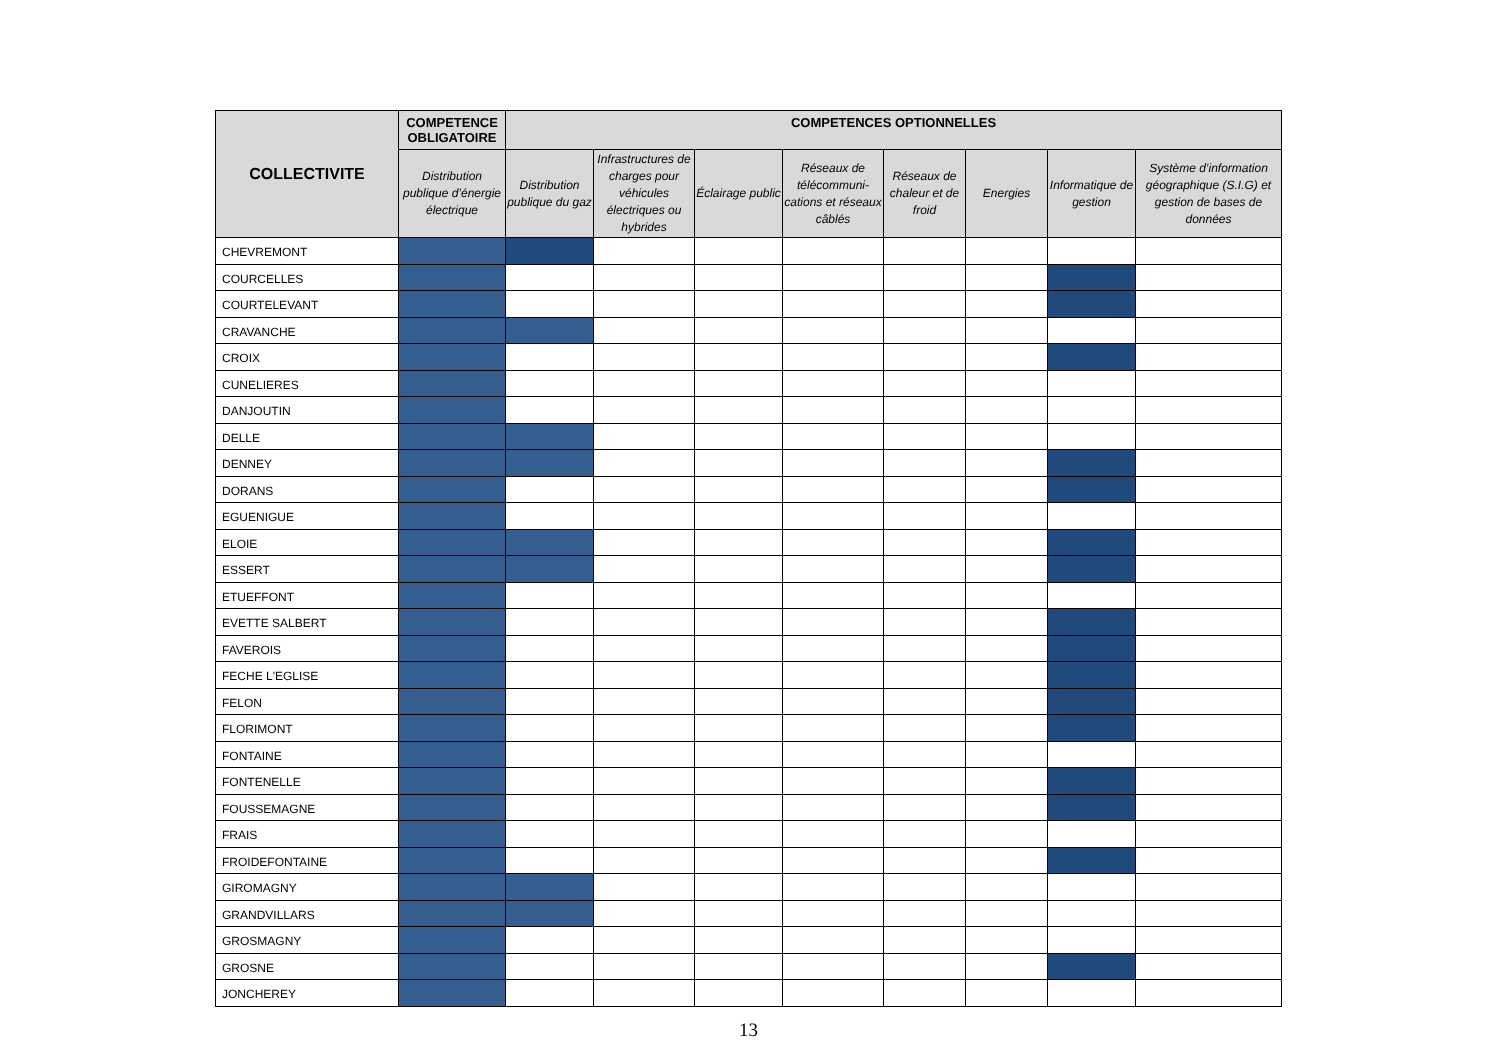| COLLECTIVITE | COMPETENCE OBLIGATOIRE | COMPETENCES OPTIONNELLES | | | | | | | |
| --- | --- | --- | --- | --- | --- | --- | --- | --- | --- |
| | Distribution publique d’énergie électrique | Distribution publique du gaz | Infrastructures de charges pour véhicules électriques ou hybrides | Éclairage public | Réseaux de télécommuni-cations et réseaux câblés | Réseaux de chaleur et de froid | Energies | Informatique de gestion | Système d’information géographique (S.I.G) et gestion de bases de données |
| CHEVREMONT | | | | | | | | | |
| COURCELLES | | | | | | | | | |
| COURTELEVANT | | | | | | | | | |
| CRAVANCHE | | | | | | | | | |
| CROIX | | | | | | | | | |
| CUNELIERES | | | | | | | | | |
| DANJOUTIN | | | | | | | | | |
| DELLE | | | | | | | | | |
| DENNEY | | | | | | | | | |
| DORANS | | | | | | | | | |
| EGUENIGUE | | | | | | | | | |
| ELOIE | | | | | | | | | |
| ESSERT | | | | | | | | | |
| ETUEFFONT | | | | | | | | | |
| EVETTE SALBERT | | | | | | | | | |
| FAVEROIS | | | | | | | | | |
| FECHE L'EGLISE | | | | | | | | | |
| FELON | | | | | | | | | |
| FLORIMONT | | | | | | | | | |
| FONTAINE | | | | | | | | | |
| FONTENELLE | | | | | | | | | |
| FOUSSEMAGNE | | | | | | | | | |
| FRAIS | | | | | | | | | |
| FROIDEFONTAINE | | | | | | | | | |
| GIROMAGNY | | | | | | | | | |
| GRANDVILLARS | | | | | | | | | |
| GROSMAGNY | | | | | | | | | |
| GROSNE | | | | | | | | | |
| JONCHEREY | | | | | | | | | |
13